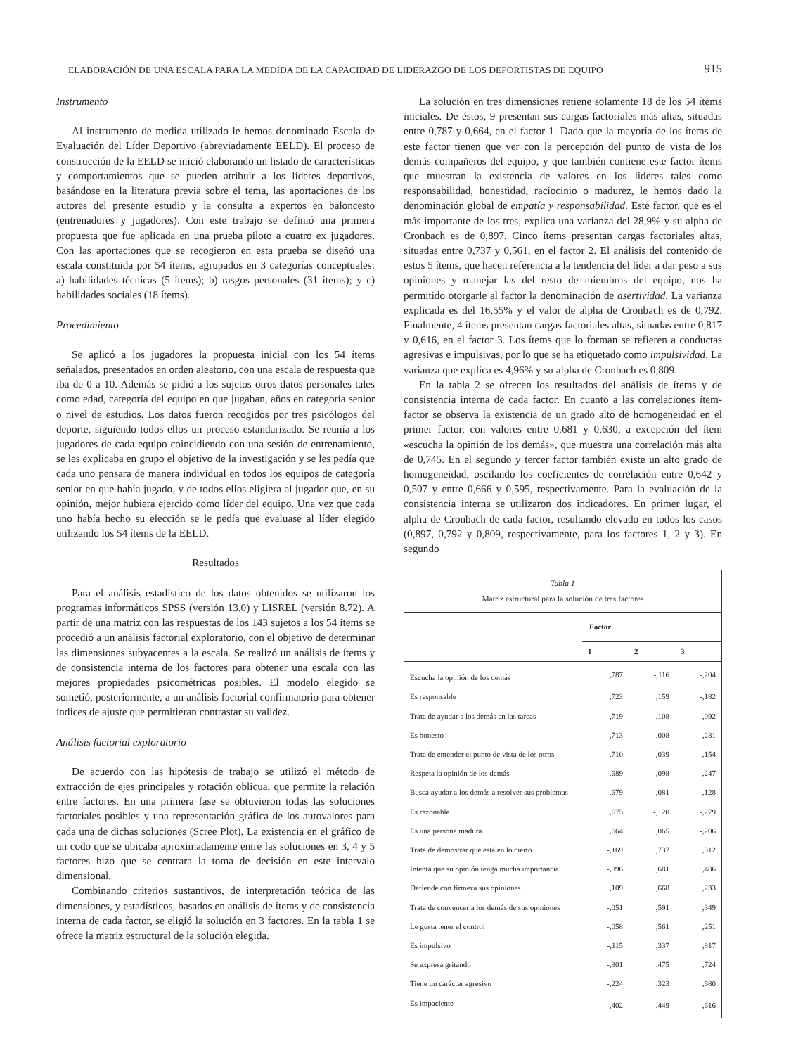ELABORACIÓN DE UNA ESCALA PARA LA MEDIDA DE LA CAPACIDAD DE LIDERAZGO DE LOS DEPORTISTAS DE EQUIPO 915
Instrumento
Al instrumento de medida utilizado le hemos denominado Escala de Evaluación del Líder Deportivo (abreviadamente EELD). El proceso de construcción de la EELD se inició elaborando un listado de características y comportamientos que se pueden atribuir a los líderes deportivos, basándose en la literatura previa sobre el tema, las aportaciones de los autores del presente estudio y la consulta a expertos en baloncesto (entrenadores y jugadores). Con este trabajo se definió una primera propuesta que fue aplicada en una prueba piloto a cuatro ex jugadores. Con las aportaciones que se recogieron en esta prueba se diseñó una escala constituida por 54 ítems, agrupados en 3 categorías conceptuales: a) habilidades técnicas (5 ítems); b) rasgos personales (31 ítems); y c) habilidades sociales (18 ítems).
Procedimiento
Se aplicó a los jugadores la propuesta inicial con los 54 ítems señalados, presentados en orden aleatorio, con una escala de respuesta que iba de 0 a 10. Además se pidió a los sujetos otros datos personales tales como edad, categoría del equipo en que jugaban, años en categoría senior o nivel de estudios. Los datos fueron recogidos por tres psicólogos del deporte, siguiendo todos ellos un proceso estandarizado. Se reunía a los jugadores de cada equipo coincidiendo con una sesión de entrenamiento, se les explicaba en grupo el objetivo de la investigación y se les pedía que cada uno pensara de manera individual en todos los equipos de categoría senior en que había jugado, y de todos ellos eligiera al jugador que, en su opinión, mejor hubiera ejercido como líder del equipo. Una vez que cada uno había hecho su elección se le pedía que evaluase al líder elegido utilizando los 54 ítems de la EELD.
Resultados
Para el análisis estadístico de los datos obtenidos se utilizaron los programas informáticos SPSS (versión 13.0) y LISREL (versión 8.72). A partir de una matriz con las respuestas de los 143 sujetos a los 54 ítems se procedió a un análisis factorial exploratorio, con el objetivo de determinar las dimensiones subyacentes a la escala. Se realizó un análisis de ítems y de consistencia interna de los factores para obtener una escala con las mejores propiedades psicométricas posibles. El modelo elegido se sometió, posteriormente, a un análisis factorial confirmatorio para obtener índices de ajuste que permitieran contrastar su validez.
Análisis factorial exploratorio
De acuerdo con las hipótesis de trabajo se utilizó el método de extracción de ejes principales y rotación oblicua, que permite la relación entre factores. En una primera fase se obtuvieron todas las soluciones factoriales posibles y una representación gráfica de los autovalores para cada una de dichas soluciones (Scree Plot). La existencia en el gráfico de un codo que se ubicaba aproximadamente entre las soluciones en 3, 4 y 5 factores hizo que se centrara la toma de decisión en este intervalo dimensional.
Combinando criterios sustantivos, de interpretación teórica de las dimensiones, y estadísticos, basados en análisis de ítems y de consistencia interna de cada factor, se eligió la solución en 3 factores. En la tabla 1 se ofrece la matriz estructural de la solución elegida.
La solución en tres dimensiones retiene solamente 18 de los 54 ítems iniciales. De éstos, 9 presentan sus cargas factoriales más altas, situadas entre 0,787 y 0,664, en el factor 1. Dado que la mayoría de los ítems de este factor tienen que ver con la percepción del punto de vista de los demás compañeros del equipo, y que también contiene este factor ítems que muestran la existencia de valores en los líderes tales como responsabilidad, honestidad, raciocinio o madurez, le hemos dado la denominación global de empatía y responsabilidad. Este factor, que es el más importante de los tres, explica una varianza del 28,9% y su alpha de Cronbach es de 0,897. Cinco ítems presentan cargas factoriales altas, situadas entre 0,737 y 0,561, en el factor 2. El análisis del contenido de estos 5 ítems, que hacen referencia a la tendencia del líder a dar peso a sus opiniones y manejar las del resto de miembros del equipo, nos ha permitido otorgarle al factor la denominación de asertividad. La varianza explicada es del 16,55% y el valor de alpha de Cronbach es de 0,792. Finalmente, 4 ítems presentan cargas factoriales altas, situadas entre 0,817 y 0,616, en el factor 3. Los ítems que lo forman se refieren a conductas agresivas e impulsivas, por lo que se ha etiquetado como impulsividad. La varianza que explica es 4,96% y su alpha de Cronbach es 0,809.
En la tabla 2 se ofrecen los resultados del análisis de ítems y de consistencia interna de cada factor. En cuanto a las correlaciones ítem-factor se observa la existencia de un grado alto de homogeneidad en el primer factor, con valores entre 0,681 y 0,630, a excepción del ítem «escucha la opinión de los demás», que muestra una correlación más alta de 0,745. En el segundo y tercer factor también existe un alto grado de homogeneidad, oscilando los coeficientes de correlación entre 0,642 y 0,507 y entre 0,666 y 0,595, respectivamente. Para la evaluación de la consistencia interna se utilizaron dos indicadores. En primer lugar, el alpha de Cronbach de cada factor, resultando elevado en todos los casos (0,897, 0,792 y 0,809, respectivamente, para los factores 1, 2 y 3). En segundo
| Tabla 1 Matriz estructural para la solución de tres factores | | | |
| | Factor | | |
| | 1 | 2 | 3 |
| Escucha la opinión de los demás | ,787 | -,116 | -,204 |
| Es responsable | ,723 | ,159 | -,182 |
| Trata de ayudar a los demás en las tareas | ,719 | -,108 | -,092 |
| Es honesto | ,713 | ,008 | -,281 |
| Trata de entender el punto de vista de los otros | ,710 | -,039 | -,154 |
| Respeta la opinión de los demás | ,689 | -,098 | -,247 |
| Busca ayudar a los demás a resolver sus problemas | ,679 | -,081 | -,128 |
| Es razonable | ,675 | -,120 | -,279 |
| Es una persona madura | ,664 | ,065 | -,206 |
| Trata de demostrar que está en lo cierto | -,169 | ,737 | ,312 |
| Intenta que su opinión tenga mucha importancia | -,096 | ,681 | ,486 |
| Defiende con firmeza sus opiniones | ,109 | ,668 | ,233 |
| Trata de convencer a los demás de sus opiniones | -,051 | ,591 | ,349 |
| Le gusta tener el control | -,058 | ,561 | ,251 |
| Es impulsivo | -,115 | ,337 | ,817 |
| Se expresa gritando | -,301 | ,475 | ,724 |
| Tiene un carácter agresivo | -,224 | ,323 | ,680 |
| Es impaciente | -,402 | ,449 | ,616 |